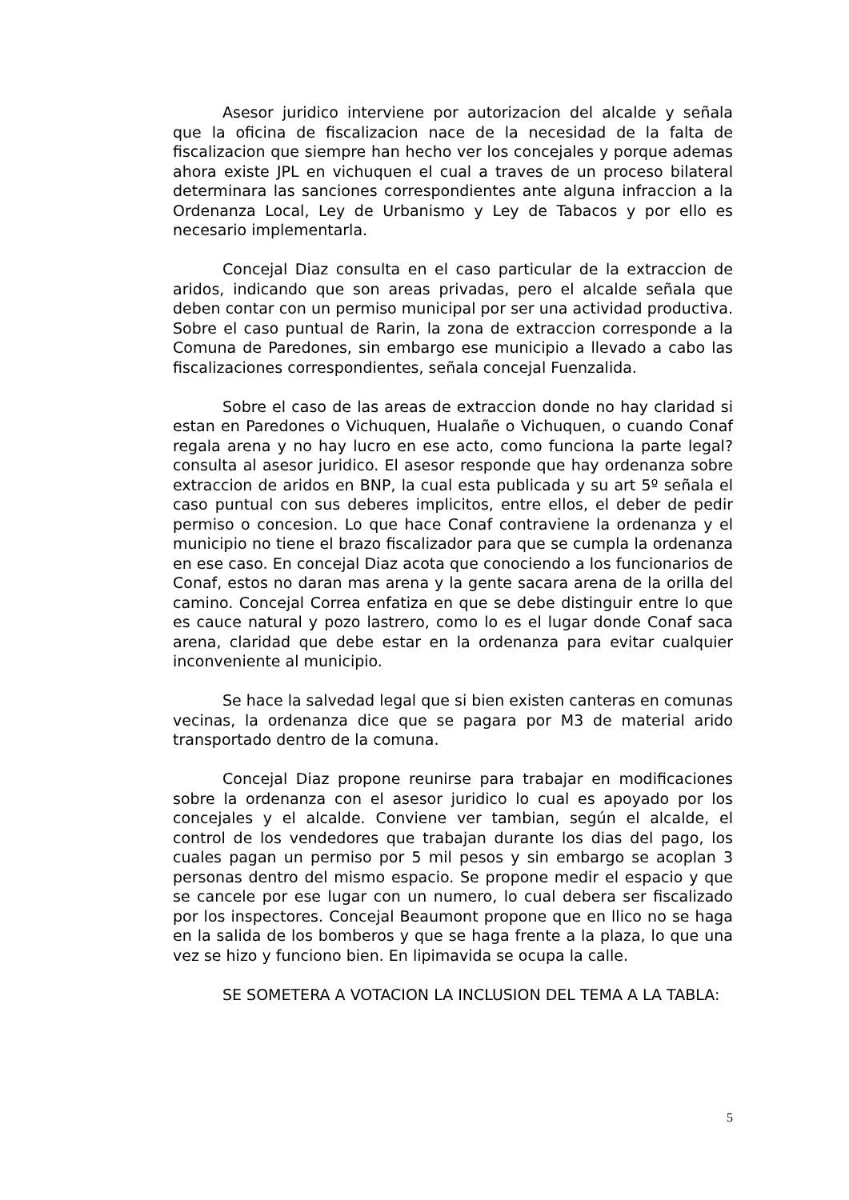Asesor juridico interviene por autorizacion del alcalde y señala que la oficina de fiscalizacion nace de la necesidad de la falta de fiscalizacion que siempre han hecho ver los concejales y porque ademas ahora existe JPL en vichuquen el cual a traves de un proceso bilateral determinara las sanciones correspondientes ante alguna infraccion a la Ordenanza Local, Ley de Urbanismo y Ley de Tabacos y por ello es necesario implementarla.
Concejal Diaz consulta en el caso particular de la extraccion de aridos, indicando que son areas privadas, pero el alcalde señala que deben contar con un permiso municipal por ser una actividad productiva. Sobre el caso puntual de Rarin, la zona de extraccion corresponde a la Comuna de Paredones, sin embargo ese municipio a llevado a cabo las fiscalizaciones correspondientes, señala concejal Fuenzalida.
Sobre el caso de las areas de extraccion donde no hay claridad si estan en Paredones o Vichuquen, Hualañe o Vichuquen, o cuando Conaf regala arena y no hay lucro en ese acto, como funciona la parte legal? consulta al asesor juridico. El asesor responde que hay ordenanza sobre extraccion de aridos en BNP, la cual esta publicada y su art 5º señala el caso puntual con sus deberes implicitos, entre ellos, el deber de pedir permiso o concesion. Lo que hace Conaf contraviene la ordenanza y el municipio no tiene el brazo fiscalizador para que se cumpla la ordenanza en ese caso. En concejal Diaz acota que conociendo a los funcionarios de Conaf, estos no daran mas arena y la gente sacara arena de la orilla del camino. Concejal Correa enfatiza en que se debe distinguir entre lo que es cauce natural y pozo lastrero, como lo es el lugar donde Conaf saca arena, claridad que debe estar en la ordenanza para evitar cualquier inconveniente al municipio.
Se hace la salvedad legal que si bien existen canteras en comunas vecinas, la ordenanza dice que se pagara por M3 de material arido transportado dentro de la comuna.
Concejal Diaz propone reunirse para trabajar en modificaciones sobre la ordenanza con el asesor juridico lo cual es apoyado por los concejales y el alcalde. Conviene ver tambian, según el alcalde, el control de los vendedores que trabajan durante los dias del pago, los cuales pagan un permiso por 5 mil pesos y sin embargo se acoplan 3 personas dentro del mismo espacio. Se propone medir el espacio y que se cancele por ese lugar con un numero, lo cual debera ser fiscalizado por los inspectores. Concejal Beaumont propone que en llico no se haga en la salida de los bomberos y que se haga frente a la plaza, lo que una vez se hizo y funciono bien. En lipimavida se ocupa la calle.
SE SOMETERA A VOTACION LA INCLUSION DEL TEMA A LA TABLA:
5